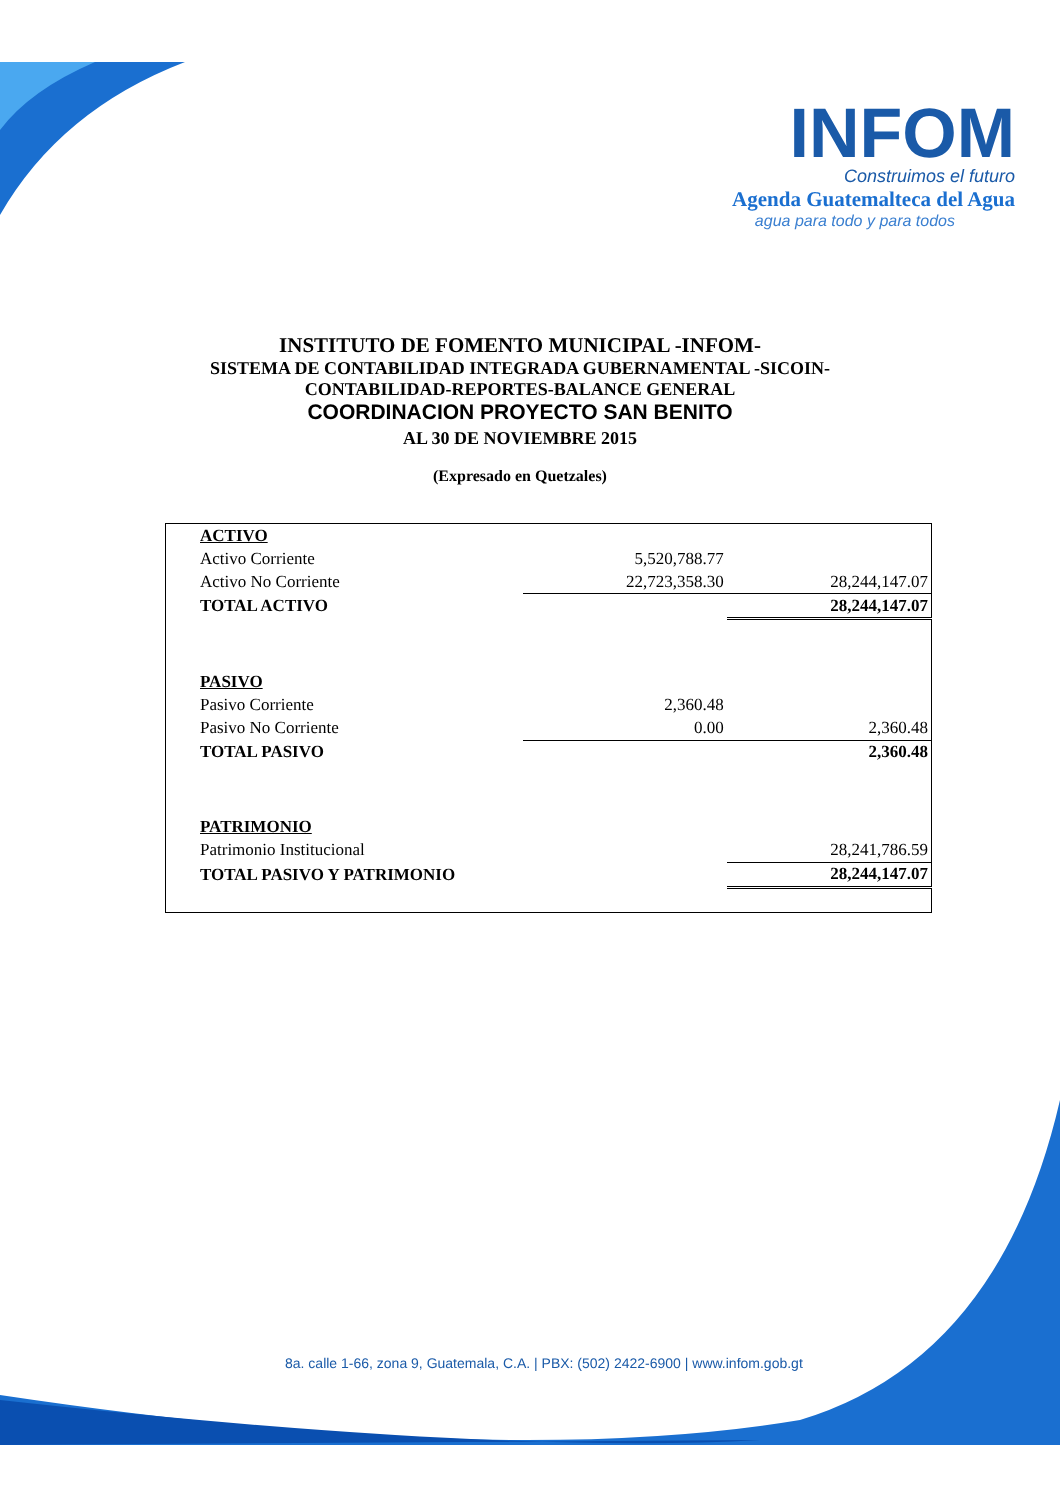INFOM
Construimos el futuro
Agenda Guatemalteca del Agua
agua para todo y para todos
INSTITUTO DE FOMENTO MUNICIPAL -INFOM-
SISTEMA DE CONTABILIDAD INTEGRADA GUBERNAMENTAL -SICOIN-
CONTABILIDAD-REPORTES-BALANCE GENERAL
COORDINACION PROYECTO SAN BENITO
AL 30 DE NOVIEMBRE 2015
(Expresado en Quetzales)
| ACTIVO | | |
| Activo Corriente | 5,520,788.77 | |
| Activo No Corriente | 22,723,358.30 | 28,244,147.07 |
| TOTAL ACTIVO | | 28,244,147.07 |
| PASIVO | | |
| Pasivo Corriente | 2,360.48 | |
| Pasivo No Corriente | 0.00 | 2,360.48 |
| TOTAL PASIVO | | 2,360.48 |
| PATRIMONIO | | |
| Patrimonio Institucional | | 28,241,786.59 |
| TOTAL PASIVO Y PATRIMONIO | | 28,244,147.07 |
8a. calle 1-66, zona 9, Guatemala, C.A. | PBX: (502) 2422-6900 | www.infom.gob.gt